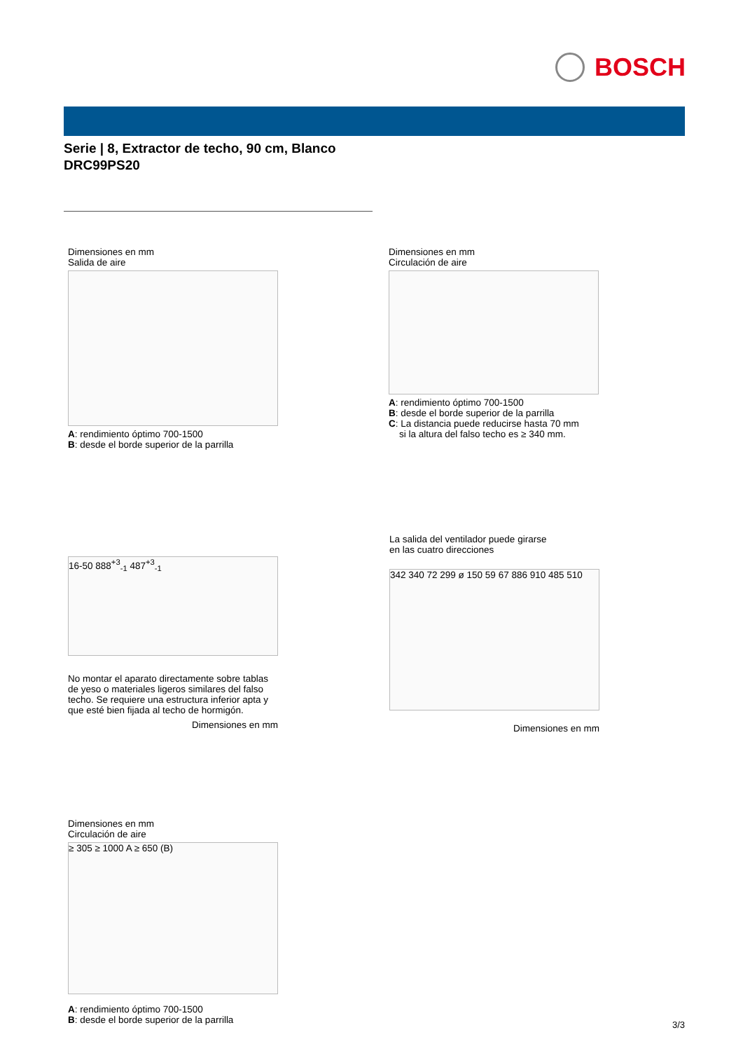BOSCH
Serie | 8, Extractor de techo, 90 cm, Blanco
DRC99PS20
Dimensiones en mm
Salida de aire
A: rendimiento óptimo 700-1500
B: desde el borde superior de la parrilla
Dimensiones en mm
Circulación de aire
A: rendimiento óptimo 700-1500
B: desde el borde superior de la parrilla
C: La distancia puede reducirse hasta 70 mm
si la altura del falso techo es ≥ 340 mm.
16-50 888<sup>+3</sup><sub>-1</sub> 487<sup>+3</sup><sub>-1</sub>
No montar el aparato directamente sobre tablas de yeso o materiales ligeros similares del falso techo. Se requiere una estructura inferior apta y que esté bien fijada al techo de hormigón.
Dimensiones en mm
La salida del ventilador puede girarse
en las cuatro direcciones
342 340 72 299 ø 150 59 67 886 910 485 510
Dimensiones en mm
Dimensiones en mm
Circulación de aire
≥ 305 ≥ 1000 A ≥ 650 (B)
A: rendimiento óptimo 700-1500
B: desde el borde superior de la parrilla
3/3